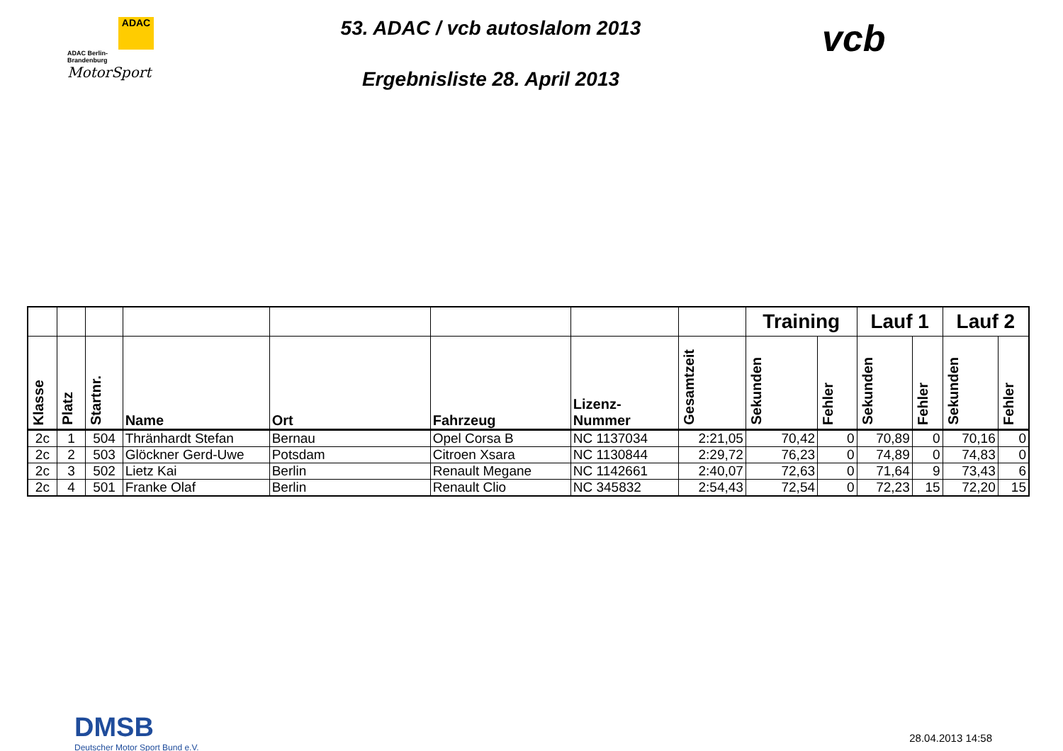ADAC
ADAC Berlin-
Brandenburg
MotorSport
53. ADAC / vcb autoslalom 2013
Ergebnisliste 28. April 2013
vcb
| | | | | | | | | Training | | Lauf 1 | | Lauf 2 | |
| --- | --- | --- | --- | --- | --- | --- | --- | --- | --- | --- | --- | --- | --- |
| Klasse | Platz | Startnr. | Name | Ort | Fahrzeug | Lizenz- Nummer | Gesamtzeit | Sekunden | Fehler | Sekunden | Fehler | Sekunden | Fehler |
| 2c | 1 | 504 | Thränhardt Stefan | Bernau | Opel Corsa B | NC 1137034 | 2:21,05 | 70,42 | 0 | 70,89 | 0 | 70,16 | 0 |
| 2c | 2 | 503 | Glöckner Gerd-Uwe | Potsdam | Citroen Xsara | NC 1130844 | 2:29,72 | 76,23 | 0 | 74,89 | 0 | 74,83 | 0 |
| 2c | 3 | 502 | Lietz Kai | Berlin | Renault Megane | NC 1142661 | 2:40,07 | 72,63 | 0 | 71,64 | 9 | 73,43 | 6 |
| 2c | 4 | 501 | Franke Olaf | Berlin | Renault Clio | NC 345832 | 2:54,43 | 72,54 | 0 | 72,23 | 15 | 72,20 | 15 |
DMSB
Deutscher Motor Sport Bund e.V.
28.04.2013 14:58